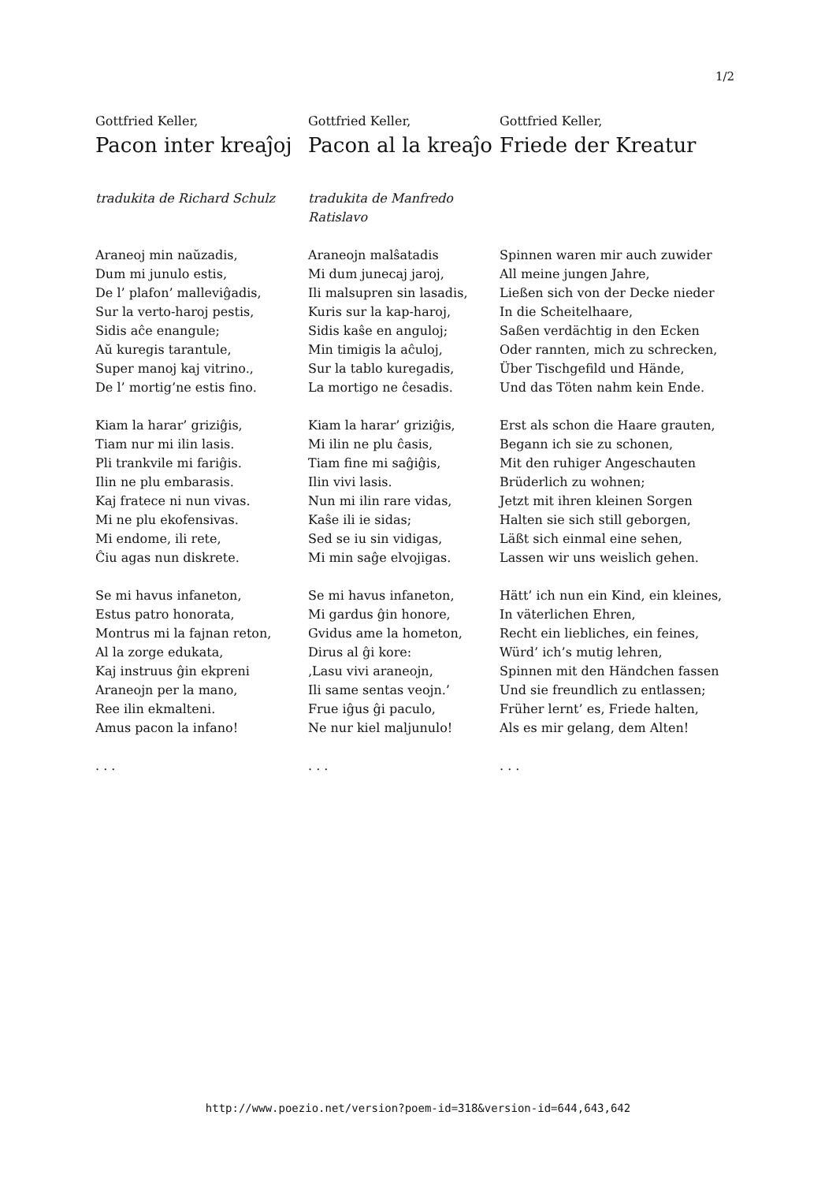1/2
Gottfried Keller,
Pacon inter kreaĵoj
tradukita de Richard Schulz
Araneoj min naŭzadis,
Dum mi junulo estis,
De l’ plafon’ malleviĝadis,
Sur la verto-haroj pestis,
Sidis aĉe enangule;
Aŭ kuregis tarantule,
Super manoj kaj vitrino.,
De l’ mortig’ne estis fino.
Kiam la harar’ griziĝis,
Tiam nur mi ilin lasis.
Pli trankvile mi fariĝis.
Ilin ne plu embarasis.
Kaj fratece ni nun vivas.
Mi ne plu ekofensivas.
Mi endome, ili rete,
Ĉiu agas nun diskrete.
Se mi havus infaneton,
Estus patro honorata,
Montrus mi la fajnan reton,
Al la zorge edukata,
Kaj instruus ĝin ekpreni
Araneojn per la mano,
Ree ilin ekmalteni.
Amus pacon la infano!
. . .
Gottfried Keller,
Pacon al la kreaĵo
tradukita de Manfredo Ratislavo
Araneojn malŝatadis
Mi dum junecaj jaroj,
Ili malsupren sin lasadis,
Kuris sur la kap-haroj,
Sidis kaŝe en anguloj;
Min timigis la aĉuloj,
Sur la tablo kuregadis,
La mortigo ne ĉesadis.
Kiam la harar’ griziĝis,
Mi ilin ne plu ĉasis,
Tiam fine mi saĝiĝis,
Ilin vivi lasis.
Nun mi ilin rare vidas,
Kaŝe ili ie sidas;
Sed se iu sin vidigas,
Mi min saĝe elvojigas.
Se mi havus infaneton,
Mi gardus ĝin honore,
Gvidus ame la hometon,
Dirus al ĝi kore:
‚Lasu vivi araneojn,
Ili same sentas veojn.’
Frue iĝus ĝi paculo,
Ne nur kiel maljunulo!
. . .
Gottfried Keller,
Friede der Kreatur
Spinnen waren mir auch zuwider
All meine jungen Jahre,
Ließen sich von der Decke nieder
In die Scheitelhaare,
Saßen verdächtig in den Ecken
Oder rannten, mich zu schrecken,
Über Tischgefild und Hände,
Und das Töten nahm kein Ende.
Erst als schon die Haare grauten,
Begann ich sie zu schonen,
Mit den ruhiger Angeschauten
Brüderlich zu wohnen;
Jetzt mit ihren kleinen Sorgen
Halten sie sich still geborgen,
Läßt sich einmal eine sehen,
Lassen wir uns weislich gehen.
Hätt’ ich nun ein Kind, ein kleines,
In väterlichen Ehren,
Recht ein liebliches, ein feines,
Würd’ ich’s mutig lehren,
Spinnen mit den Händchen fassen
Und sie freundlich zu entlassen;
Früher lernt’ es, Friede halten,
Als es mir gelang, dem Alten!
. . .
http://www.poezio.net/version?poem-id=318&version-id=644,643,642